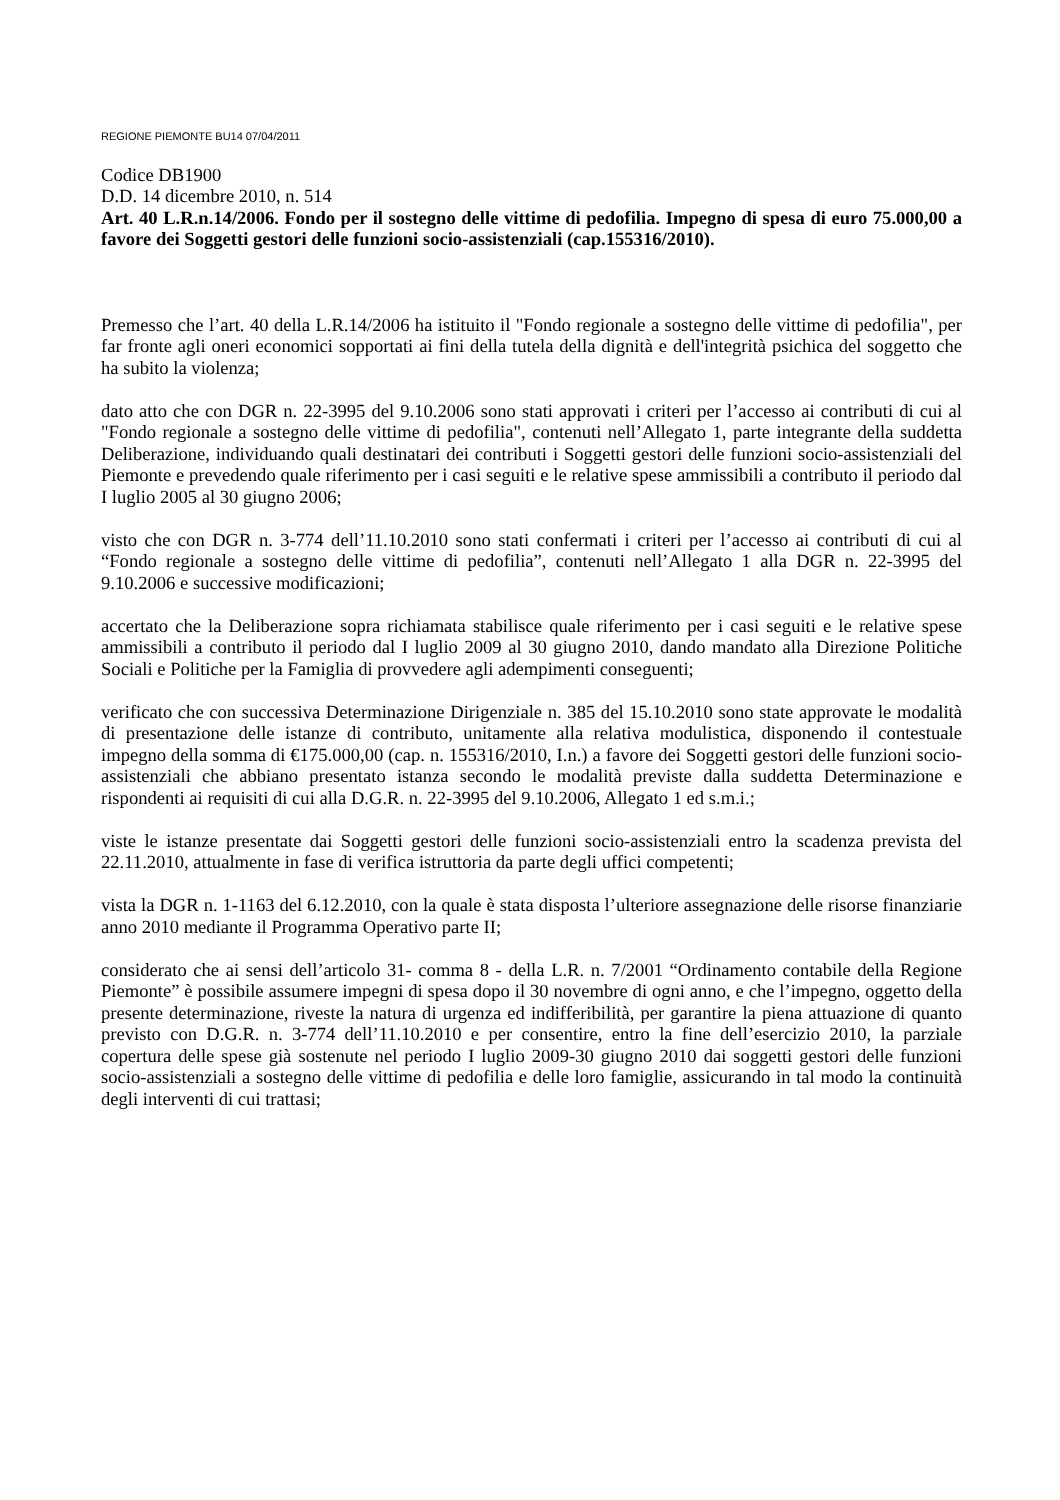REGIONE PIEMONTE BU14 07/04/2011
Codice DB1900
D.D. 14 dicembre 2010, n. 514
Art. 40 L.R.n.14/2006. Fondo per il sostegno delle vittime di pedofilia. Impegno di spesa di euro 75.000,00 a favore dei Soggetti gestori delle funzioni socio-assistenziali (cap.155316/2010).
Premesso che l’art. 40 della L.R.14/2006 ha istituito il "Fondo regionale a sostegno delle vittime di pedofilia", per far fronte agli oneri economici sopportati ai fini della tutela della dignità e dell'integrità psichica del soggetto che ha subito la violenza;
dato atto che con DGR n. 22-3995 del 9.10.2006 sono stati approvati i criteri per l’accesso ai contributi di cui al "Fondo regionale a sostegno delle vittime di pedofilia", contenuti nell’Allegato 1, parte integrante della suddetta Deliberazione, individuando quali destinatari dei contributi i Soggetti gestori delle funzioni socio-assistenziali del Piemonte e prevedendo quale riferimento per i casi seguiti e le relative spese ammissibili a contributo il periodo dal I luglio 2005 al 30 giugno 2006;
visto che con DGR n. 3-774 dell’11.10.2010 sono stati confermati i criteri per l’accesso ai contributi di cui al “Fondo regionale a sostegno delle vittime di pedofilia”, contenuti nell’Allegato 1 alla DGR n. 22-3995 del 9.10.2006 e successive modificazioni;
accertato che la Deliberazione sopra richiamata stabilisce quale riferimento per i casi seguiti e le relative spese ammissibili a contributo il periodo dal I luglio 2009 al 30 giugno 2010, dando mandato alla Direzione Politiche Sociali e Politiche per la Famiglia di provvedere agli adempimenti conseguenti;
verificato che con successiva Determinazione Dirigenziale n. 385 del 15.10.2010 sono state approvate le modalità di presentazione delle istanze di contributo, unitamente alla relativa modulistica, disponendo il contestuale impegno della somma di €175.000,00 (cap. n. 155316/2010, I.n.) a favore dei Soggetti gestori delle funzioni socio-assistenziali che abbiano presentato istanza secondo le modalità previste dalla suddetta Determinazione e rispondenti ai requisiti di cui alla D.G.R. n. 22-3995 del 9.10.2006, Allegato 1 ed s.m.i.;
viste le istanze presentate dai Soggetti gestori delle funzioni socio-assistenziali entro la scadenza prevista del 22.11.2010, attualmente in fase di verifica istruttoria da parte degli uffici competenti;
vista la DGR n. 1-1163 del 6.12.2010, con la quale è stata disposta l’ulteriore assegnazione delle risorse finanziarie anno 2010 mediante il Programma Operativo parte II;
considerato che ai sensi dell’articolo 31- comma 8 - della L.R. n. 7/2001 “Ordinamento contabile della Regione Piemonte” è possibile assumere impegni di spesa dopo il 30 novembre di ogni anno, e che l’impegno, oggetto della presente determinazione, riveste la natura di urgenza ed indifferibilità, per garantire la piena attuazione di quanto previsto con D.G.R. n. 3-774 dell’11.10.2010 e per consentire, entro la fine dell’esercizio 2010, la parziale copertura delle spese già sostenute nel periodo I luglio 2009-30 giugno 2010 dai soggetti gestori delle funzioni socio-assistenziali a sostegno delle vittime di pedofilia e delle loro famiglie, assicurando in tal modo la continuità degli interventi di cui trattasi;